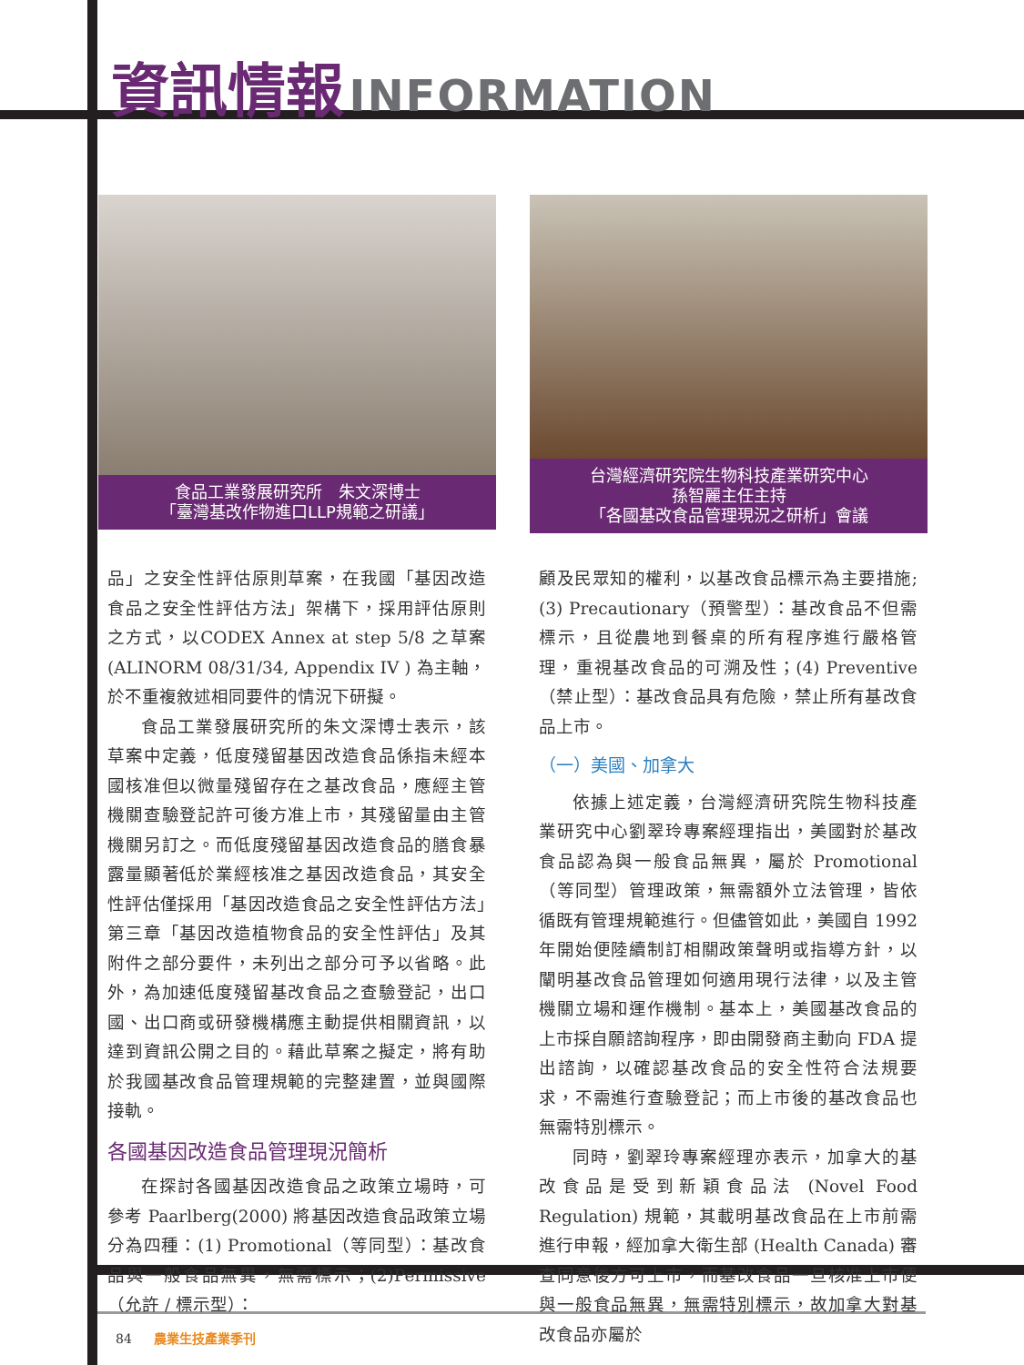資訊情報 INFORMATION
食品工業發展研究所　朱文深博士
「臺灣基改作物進口LLP規範之研議」
台灣經濟研究院生物科技產業研究中心
孫智麗主任主持
「各國基改食品管理現況之研析」會議
品」之安全性評估原則草案，在我國「基因改造食品之安全性評估方法」架構下，採用評估原則之方式，以CODEX Annex at step 5/8 之草案 (ALINORM 08/31/34, Appendix IV ) 為主軸，於不重複敘述相同要件的情況下研擬。
食品工業發展研究所的朱文深博士表示，該草案中定義，低度殘留基因改造食品係指未經本國核准但以微量殘留存在之基改食品，應經主管機關查驗登記許可後方准上市，其殘留量由主管機關另訂之。而低度殘留基因改造食品的膳食暴露量顯著低於業經核准之基因改造食品，其安全性評估僅採用「基因改造食品之安全性評估方法」第三章「基因改造植物食品的安全性評估」及其附件之部分要件，未列出之部分可予以省略。此外，為加速低度殘留基改食品之查驗登記，出口國、出口商或研發機構應主動提供相關資訊，以達到資訊公開之目的。藉此草案之擬定，將有助於我國基改食品管理規範的完整建置，並與國際接軌。
各國基因改造食品管理現況簡析
在探討各國基因改造食品之政策立場時，可參考 Paarlberg(2000) 將基因改造食品政策立場分為四種：(1) Promotional（等同型）：基改食品與一般食品無異，無需標示；(2)Permissive（允許 / 標示型）：
顧及民眾知的權利，以基改食品標示為主要措施;(3) Precautionary（預警型）：基改食品不但需標示，且從農地到餐桌的所有程序進行嚴格管理，重視基改食品的可溯及性；(4) Preventive（禁止型）：基改食品具有危險，禁止所有基改食品上市。
（一）美國、加拿大
依據上述定義，台灣經濟研究院生物科技產業研究中心劉翠玲專案經理指出，美國對於基改食品認為與一般食品無異，屬於 Promotional（等同型）管理政策，無需額外立法管理，皆依循既有管理規範進行。但儘管如此，美國自 1992 年開始便陸續制訂相關政策聲明或指導方針，以闡明基改食品管理如何適用現行法律，以及主管機關立場和運作機制。基本上，美國基改食品的上市採自願諮詢程序，即由開發商主動向 FDA 提出諮詢，以確認基改食品的安全性符合法規要求，不需進行查驗登記；而上市後的基改食品也無需特別標示。
同時，劉翠玲專案經理亦表示，加拿大的基改食品是受到新穎食品法 (Novel Food Regulation) 規範，其載明基改食品在上市前需進行申報，經加拿大衛生部 (Health Canada) 審查同意後方可上市，而基改食品一旦核准上市便與一般食品無異，無需特別標示，故加拿大對基改食品亦屬於
84 農業生技產業季刊